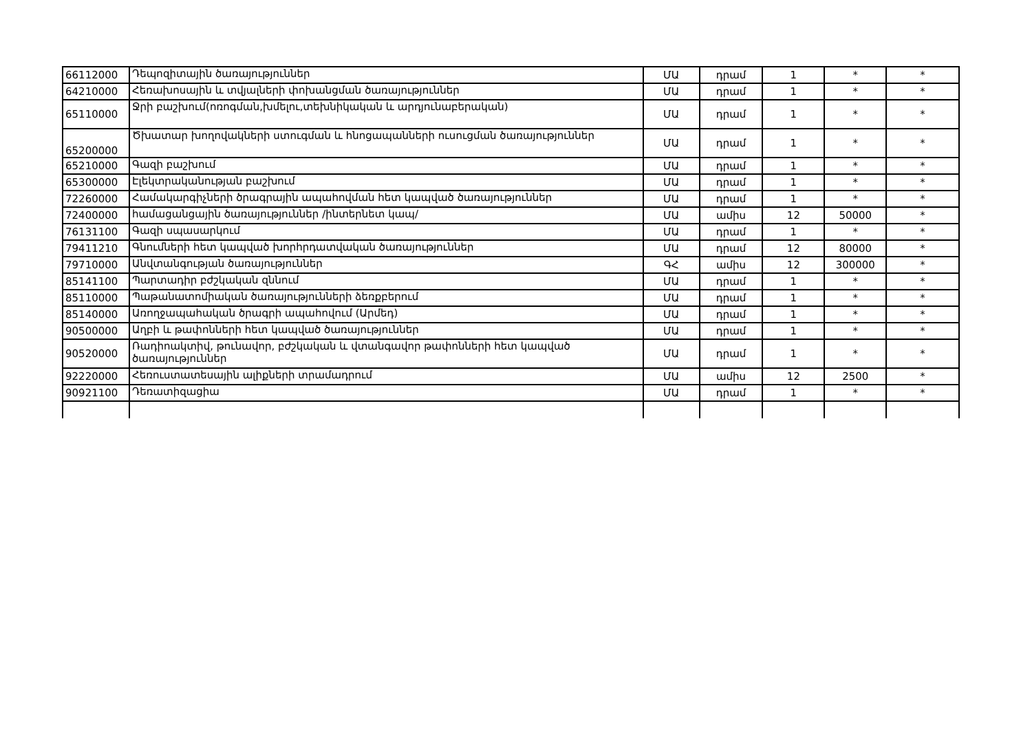| 66112000 | Դեպոզիտային ծառայություններ | ՄԱ | դրամ | 1 | * | * |
| 64210000 | Հեռախոսային և տվյալների փոխանցման ծառայություններ | ՄԱ | դրամ | 1 | * | * |
| 65110000 | Ջրի բաշխում(ոռոգման,խմելու,տեխնիկական և արդյունաբերական) | ՄԱ | դրամ | 1 | * | * |
| 65200000 | Ծխատար խողովակների ստուգման և հնոցապանների ուսուցման ծառայություններ | ՄԱ | դրամ | 1 | * | * |
| 65210000 | Գազի բաշխում | ՄԱ | դրամ | 1 | * | * |
| 65300000 | Էլեկտրականության բաշխում | ՄԱ | դրամ | 1 | * | * |
| 72260000 | Համակարգիչների ծրագրային ապահովման հետ կապված ծառայություններ | ՄԱ | դրամ | 1 | * | * |
| 72400000 | համացանցային ծառայություններ /ինտերնետ կապ/ | ՄԱ | ամիս | 12 | 50000 | * |
| 76131100 | Գազի սպասարկում | ՄԱ | դրամ | 1 | * | * |
| 79411210 | Գնումների հետ կապված խորհրդատվական ծառայություններ | ՄԱ | դրամ | 12 | 80000 | * |
| 79710000 | Անվտանգության ծառայություններ | ԳՀ | ամիս | 12 | 300000 | * |
| 85141100 | Պարտադիր բժշկական զննում | ՄԱ | դրամ | 1 | * | * |
| 85110000 | Պաթանատոմիական ծառայությունների ձեռքբերում | ՄԱ | դրամ | 1 | * | * |
| 85140000 | Առողջապահական ծրագրի ապահովում (Արմեդ) | ՄԱ | դրամ | 1 | * | * |
| 90500000 | Աղբի և թափոնների հետ կապված ծառայություններ | ՄԱ | դրամ | 1 | * | * |
| 90520000 | Ռադիոակտիվ, թունավոր, բժշկական և վտանգավոր թափոնների հետ կապված ծառայություններ | ՄԱ | դրամ | 1 | * | * |
| 92220000 | Հեռուստատեսային ալիքների տրամադրում | ՄԱ | ամիս | 12 | 2500 | * |
| 90921100 | Դեռատիզացիա | ՄԱ | դրամ | 1 | * | * |